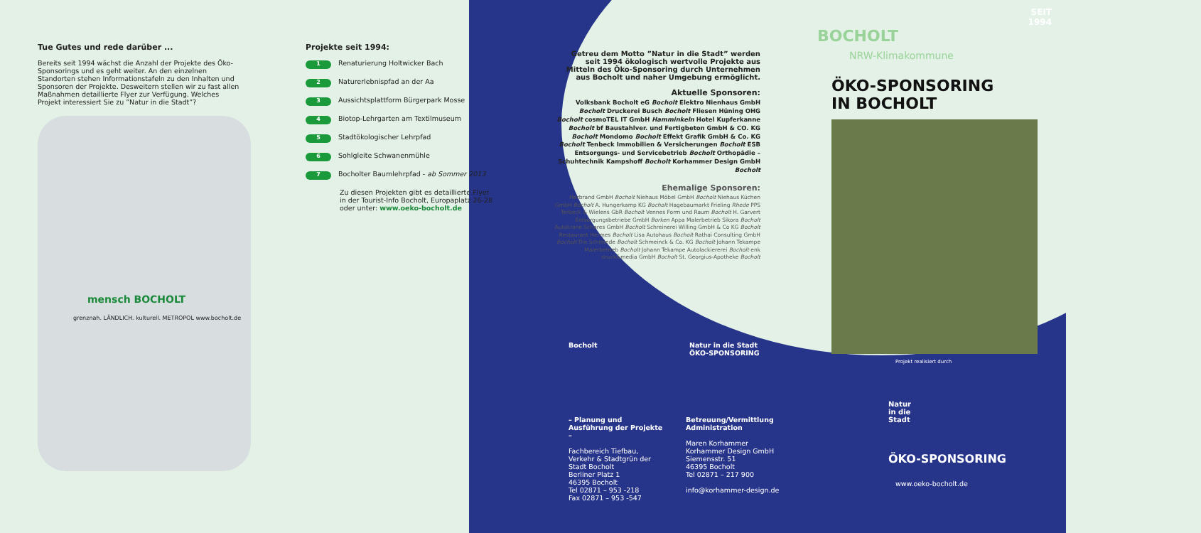Tue Gutes und rede darüber ...
Bereits seit 1994 wächst die Anzahl der Projekte des Öko-Sponsorings und es geht weiter. An den einzelnen Standorten stehen Informationstafeln zu den Inhalten und Sponsoren der Projekte. Desweitern stellen wir zu fast allen Maßnahmen detaillierte Flyer zur Verfügung. Welches Projekt interessiert Sie zu ”Natur in die Stadt”?
mensch BOCHOLT
grenznah. LÄNDLICH. kulturell. METROPOL www.bocholt.de
Projekte seit 1994:
1 Renaturierung Holtwicker Bach
2 Naturerlebnispfad an der Aa
3 Aussichtsplattform Bürgerpark Mosse
4 Biotop-Lehrgarten am Textilmuseum
5 Stadtökologischer Lehrpfad
6 Sohlgleite Schwanenmühle
7 Bocholter Baumlehrpfad - ab Sommer 2013
Zu diesen Projekten gibt es detaillierte Flyer in der Tourist-Info Bocholt, Europaplatz 26-28 oder unter: www.oeko-bocholt.de
Getreu dem Motto ”Natur in die Stadt” werden seit 1994 ökologisch wertvolle Projekte aus Mitteln des Öko-Sponsoring durch Unternehmen aus Bocholt und naher Umgebung ermöglicht.
Aktuelle Sponsoren:
Volksbank Bocholt eG Bocholt Elektro Nienhaus GmbH Bocholt Druckerei Busch Bocholt Fliesen Hüning OHG Bocholt cosmoTEL IT GmbH Hamminkeln Hotel Kupferkanne Bocholt bf Baustahlver. und Fertigbeton GmbH & CO. KG Bocholt Mondomo Bocholt Effekt Grafik GmbH & Co. KG Bocholt Tenbeck Immobilien & Versicherungen Bocholt ESB Entsorgungs- und Servicebetrieb Bocholt Orthopädie – Schuhtechnik Kampshoff Bocholt Korhammer Design GmbH Bocholt
Ehemalige Sponsoren:
Herbrand GmbH Bocholt Niehaus Möbel GmbH Bocholt Niehaus Küchen GmbH Bocholt A. Hungerkamp KG Bocholt Hagebaumarkt Frieling Rhede PPS Terbeck & Wielens GbR Bocholt Vennes Form und Raum Bocholt H. Garvert Entsorgungsbetriebe GmbH Borken Appa Malerbetrieb Sikora Bocholt Autokrane Schares GmbH Bocholt Schreinerei Willing GmbH & Co KG Bocholt Restaurant Hermes Bocholt Lisa Autohaus Bocholt Rathai Consulting GmbH Bocholt Die Schmiede Bocholt Schmeinck & Co. KG Bocholt Johann Tekampe Malerbetrieb Bocholt Johann Tekampe Autolackiererei Bocholt enk druck&media GmbH Bocholt St. Georgius-Apotheke Bocholt
SEIT
1994
BOCHOLT
NRW-Klimakommune
ÖKO-SPONSORING
IN BOCHOLT
Projekt realisiert durch
Natur
in die
Stadt
ÖKO-SPONSORING
www.oeko-bocholt.de
Bocholt Natur in die Stadt
ÖKO-SPONSORING
– Planung und Ausführung der Projekte –
Fachbereich Tiefbau, Verkehr & Stadtgrün der Stadt Bocholt
Berliner Platz 1
46395 Bocholt
Tel 02871 – 953 -218
Fax 02871 – 953 -547
Betreuung/Vermittlung Administration
Maren Korhammer
Korhammer Design GmbH
Siemensstr. 51
46395 Bocholt
Tel 02871 – 217 900
info@korhammer-design.de